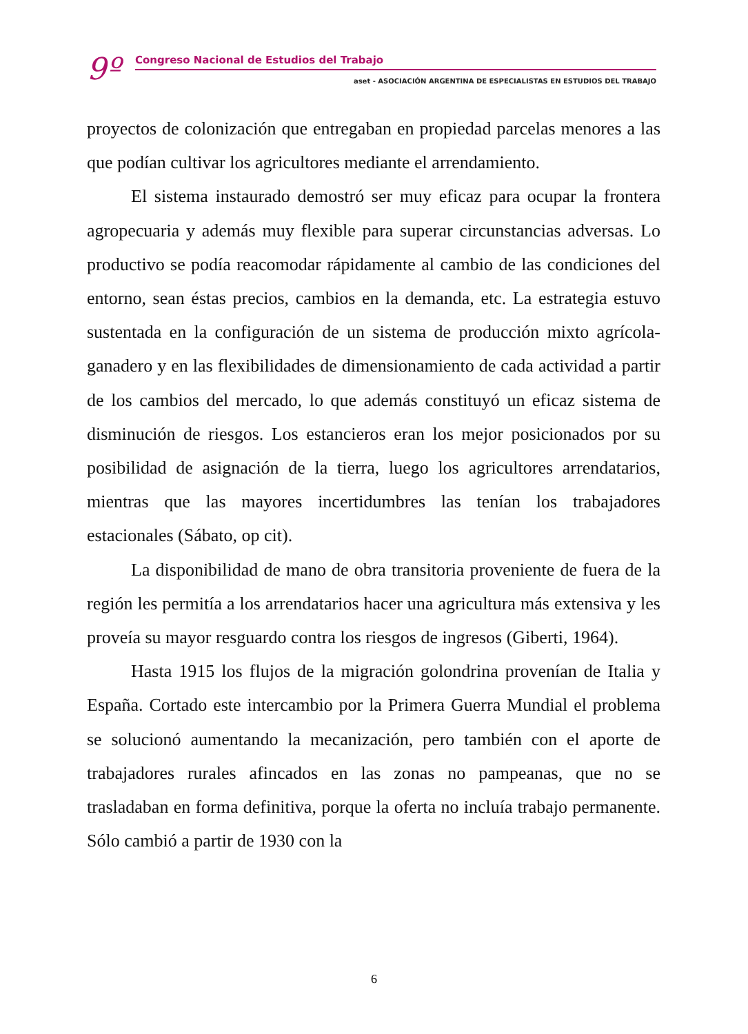9º Congreso Nacional de Estudios del Trabajo
aset - ASOCIACIÓN ARGENTINA DE ESPECIALISTAS EN ESTUDIOS DEL TRABAJO
proyectos de colonización que entregaban en propiedad parcelas menores a las que podían cultivar los agricultores mediante el arrendamiento.
El sistema instaurado demostró ser muy eficaz para ocupar la frontera agropecuaria y además muy flexible para superar circunstancias adversas. Lo productivo se podía reacomodar rápidamente al cambio de las condiciones del entorno, sean éstas precios, cambios en la demanda, etc. La estrategia estuvo sustentada en la configuración de un sistema de producción mixto agrícola-ganadero y en las flexibilidades de dimensionamiento de cada actividad a partir de los cambios del mercado, lo que además constituyó un eficaz sistema de disminución de riesgos. Los estancieros eran los mejor posicionados por su posibilidad de asignación de la tierra, luego los agricultores arrendatarios, mientras que las mayores incertidumbres las tenían los trabajadores estacionales (Sábato, op cit).
La disponibilidad de mano de obra transitoria proveniente de fuera de la región les permitía a los arrendatarios hacer una agricultura más extensiva y les proveía su mayor resguardo contra los riesgos de ingresos (Giberti, 1964).
Hasta 1915 los flujos de la migración golondrina provenían de Italia y España. Cortado este intercambio por la Primera Guerra Mundial el problema se solucionó aumentando la mecanización, pero también con el aporte de trabajadores rurales afincados en las zonas no pampeanas, que no se trasladaban en forma definitiva, porque la oferta no incluía trabajo permanente. Sólo cambió a partir de 1930 con la
6